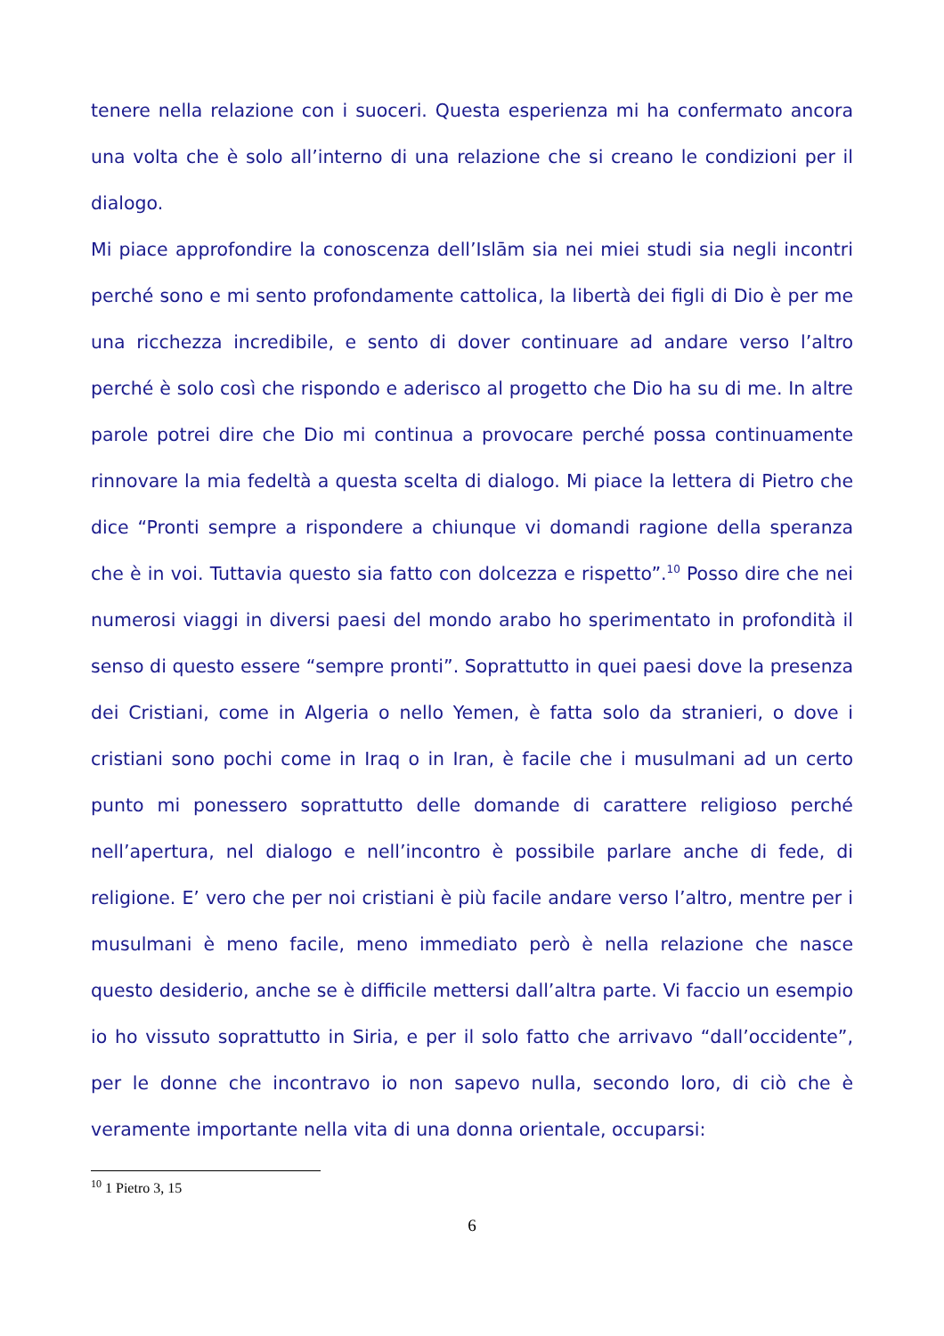tenere nella relazione con i suoceri. Questa esperienza mi ha confermato ancora una volta che è solo all’interno di una relazione che si creano le condizioni per il dialogo.
Mi piace approfondire la conoscenza dell’Islām sia nei miei studi sia negli incontri perché sono e mi sento profondamente cattolica, la libertà dei figli di Dio è per me una ricchezza incredibile, e sento di dover continuare ad andare verso l’altro perché è solo così che rispondo e aderisco al progetto che Dio ha su di me. In altre parole potrei dire che Dio mi continua a provocare perché possa continuamente rinnovare la mia fedeltà a questa scelta di dialogo. Mi piace la lettera di Pietro che dice “Pronti sempre a rispondere a chiunque vi domandi ragione della speranza che è in voi. Tuttavia questo sia fatto con dolcezza e rispetto”.<sup>10</sup> Posso dire che nei numerosi viaggi in diversi paesi del mondo arabo ho sperimentato in profondità il senso di questo essere “sempre pronti”. Soprattutto in quei paesi dove la presenza dei Cristiani, come in Algeria o nello Yemen, è fatta solo da stranieri, o dove i cristiani sono pochi come in Iraq o in Iran, è facile che i musulmani ad un certo punto mi ponessero soprattutto delle domande di carattere religioso perché nell’apertura, nel dialogo e nell’incontro è possibile parlare anche di fede, di religione. E’ vero che per noi cristiani è più facile andare verso l’altro, mentre per i musulmani è meno facile, meno immediato però è nella relazione che nasce questo desiderio, anche se è difficile mettersi dall’altra parte. Vi faccio un esempio io ho vissuto soprattutto in Siria, e per il solo fatto che arrivavo “dall’occidente”, per le donne che incontravo io non sapevo nulla, secondo loro, di ciò che è veramente importante nella vita di una donna orientale, occuparsi:
<sup>10</sup> 1 Pietro 3, 15
6